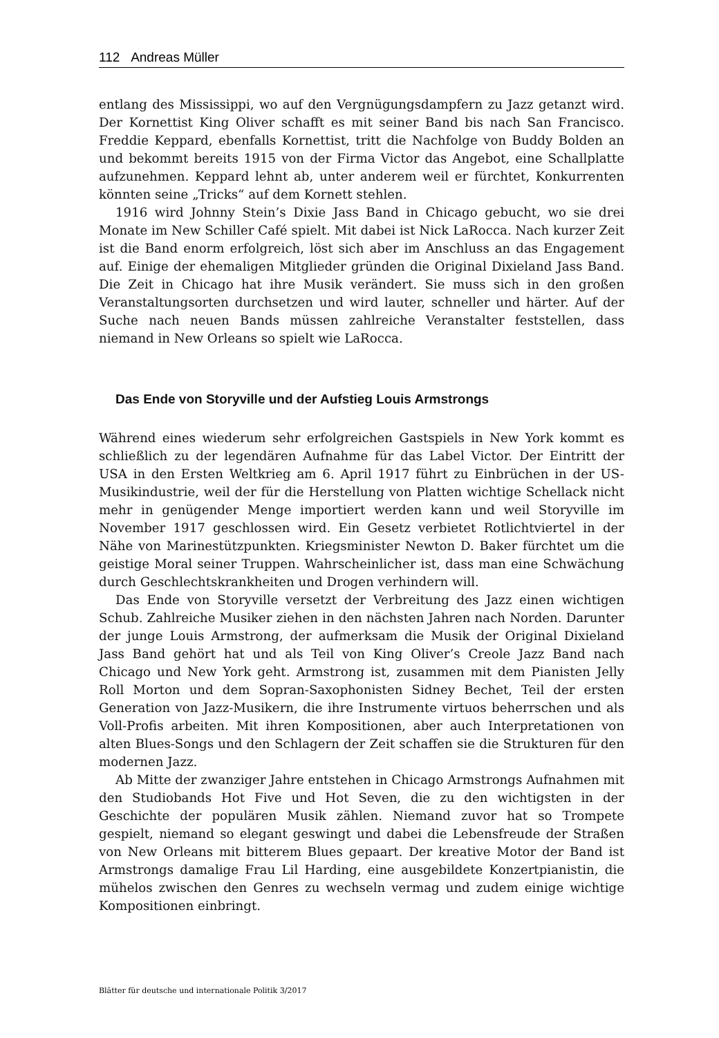112 Andreas Müller
entlang des Mississippi, wo auf den Vergnügungsdampfern zu Jazz getanzt wird. Der Kornettist King Oliver schafft es mit seiner Band bis nach San Francisco. Freddie Keppard, ebenfalls Kornettist, tritt die Nachfolge von Buddy Bolden an und bekommt bereits 1915 von der Firma Victor das Angebot, eine Schallplatte aufzunehmen. Keppard lehnt ab, unter anderem weil er fürchtet, Konkurrenten könnten seine „Tricks“ auf dem Kornett stehlen.
1916 wird Johnny Stein’s Dixie Jass Band in Chicago gebucht, wo sie drei Monate im New Schiller Café spielt. Mit dabei ist Nick LaRocca. Nach kurzer Zeit ist die Band enorm erfolgreich, löst sich aber im Anschluss an das Engagement auf. Einige der ehemaligen Mitglieder gründen die Original Dixieland Jass Band. Die Zeit in Chicago hat ihre Musik verändert. Sie muss sich in den großen Veranstaltungsorten durchsetzen und wird lauter, schneller und härter. Auf der Suche nach neuen Bands müssen zahlreiche Veranstalter feststellen, dass niemand in New Orleans so spielt wie LaRocca.
Das Ende von Storyville und der Aufstieg Louis Armstrongs
Während eines wiederum sehr erfolgreichen Gastspiels in New York kommt es schließlich zu der legendären Aufnahme für das Label Victor. Der Eintritt der USA in den Ersten Weltkrieg am 6. April 1917 führt zu Einbrüchen in der US-Musikindustrie, weil der für die Herstellung von Platten wichtige Schellack nicht mehr in genügender Menge importiert werden kann und weil Storyville im November 1917 geschlossen wird. Ein Gesetz verbietet Rotlichtviertel in der Nähe von Marinestützpunkten. Kriegsminister Newton D. Baker fürchtet um die geistige Moral seiner Truppen. Wahrscheinlicher ist, dass man eine Schwächung durch Geschlechtskrankheiten und Drogen verhindern will.
Das Ende von Storyville versetzt der Verbreitung des Jazz einen wichtigen Schub. Zahlreiche Musiker ziehen in den nächsten Jahren nach Norden. Darunter der junge Louis Armstrong, der aufmerksam die Musik der Original Dixieland Jass Band gehört hat und als Teil von King Oliver’s Creole Jazz Band nach Chicago und New York geht. Armstrong ist, zusammen mit dem Pianisten Jelly Roll Morton und dem Sopran-Saxophonisten Sidney Bechet, Teil der ersten Generation von Jazz-Musikern, die ihre Instrumente virtuos beherrschen und als Voll-Profis arbeiten. Mit ihren Kompositionen, aber auch Interpretationen von alten Blues-Songs und den Schlagern der Zeit schaffen sie die Strukturen für den modernen Jazz.
Ab Mitte der zwanziger Jahre entstehen in Chicago Armstrongs Aufnahmen mit den Studiobands Hot Five und Hot Seven, die zu den wichtigsten in der Geschichte der populären Musik zählen. Niemand zuvor hat so Trompete gespielt, niemand so elegant geswingt und dabei die Lebensfreude der Straßen von New Orleans mit bitterem Blues gepaart. Der kreative Motor der Band ist Armstrongs damalige Frau Lil Harding, eine ausgebildete Konzertpianistin, die mühelos zwischen den Genres zu wechseln vermag und zudem einige wichtige Kompositionen einbringt.
Blätter für deutsche und internationale Politik 3/2017